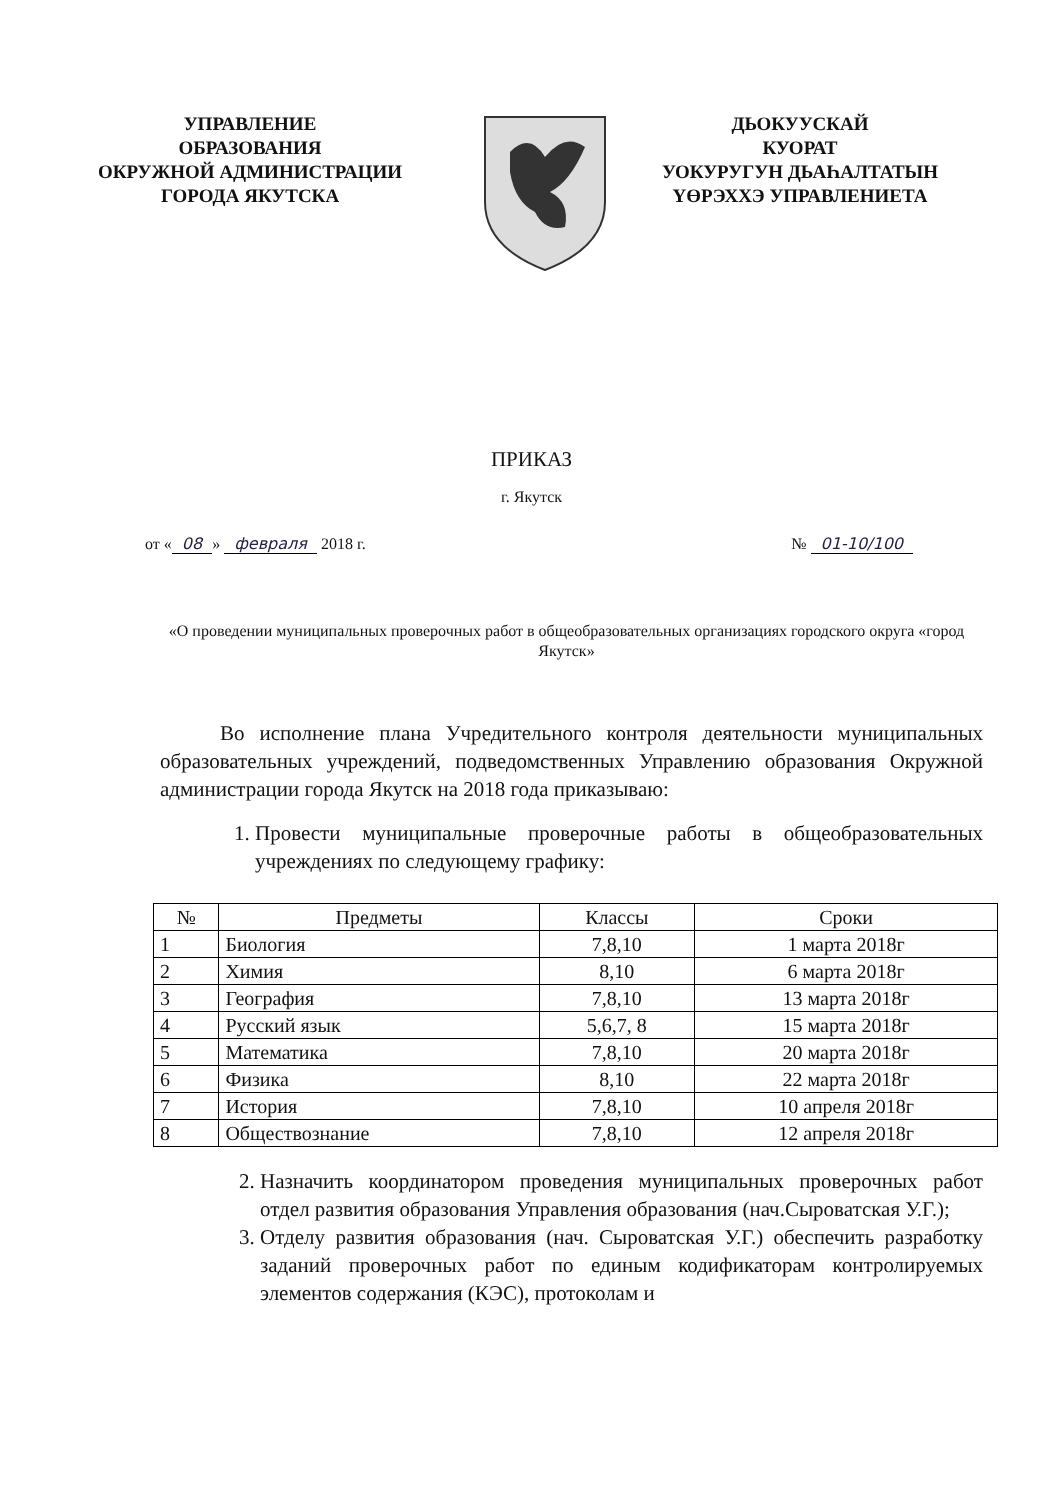УПРАВЛЕНИЕ
ОБРАЗОВАНИЯ
ОКРУЖНОЙ АДМИНИСТРАЦИИ
ГОРОДА ЯКУТСКА
ДЬОКУУСКАЙ
КУОРАТ
УОКУРУГУН ДЬАҺАЛТАТЫН
ҮӨРЭХХЭ УПРАВЛЕНИЕТА
ПРИКАЗ
г. Якутск
от « 08 » февраля 2018 г. № 01-10/100
«О проведении муниципальных проверочных работ в общеобразовательных организациях городского округа «город Якутск»
Во исполнение плана Учредительного контроля деятельности муниципальных образовательных учреждений, подведомственных Управлению образования Окружной администрации города Якутск на 2018 года приказываю:
1. Провести муниципальные проверочные работы в общеобразовательных учреждениях по следующему графику:
| № | Предметы | Классы | Сроки |
| --- | --- | --- | --- |
| 1 | Биология | 7,8,10 | 1 марта 2018г |
| 2 | Химия | 8,10 | 6 марта 2018г |
| 3 | География | 7,8,10 | 13 марта 2018г |
| 4 | Русский язык | 5,6,7, 8 | 15 марта 2018г |
| 5 | Математика | 7,8,10 | 20 марта 2018г |
| 6 | Физика | 8,10 | 22 марта 2018г |
| 7 | История | 7,8,10 | 10 апреля 2018г |
| 8 | Обществознание | 7,8,10 | 12 апреля 2018г |
2. Назначить координатором проведения муниципальных проверочных работ отдел развития образования Управления образования (нач.Сыроватская У.Г.);
3. Отделу развития образования (нач. Сыроватская У.Г.) обеспечить разработку заданий проверочных работ по единым кодификаторам контролируемых элементов содержания (КЭС), протоколам и